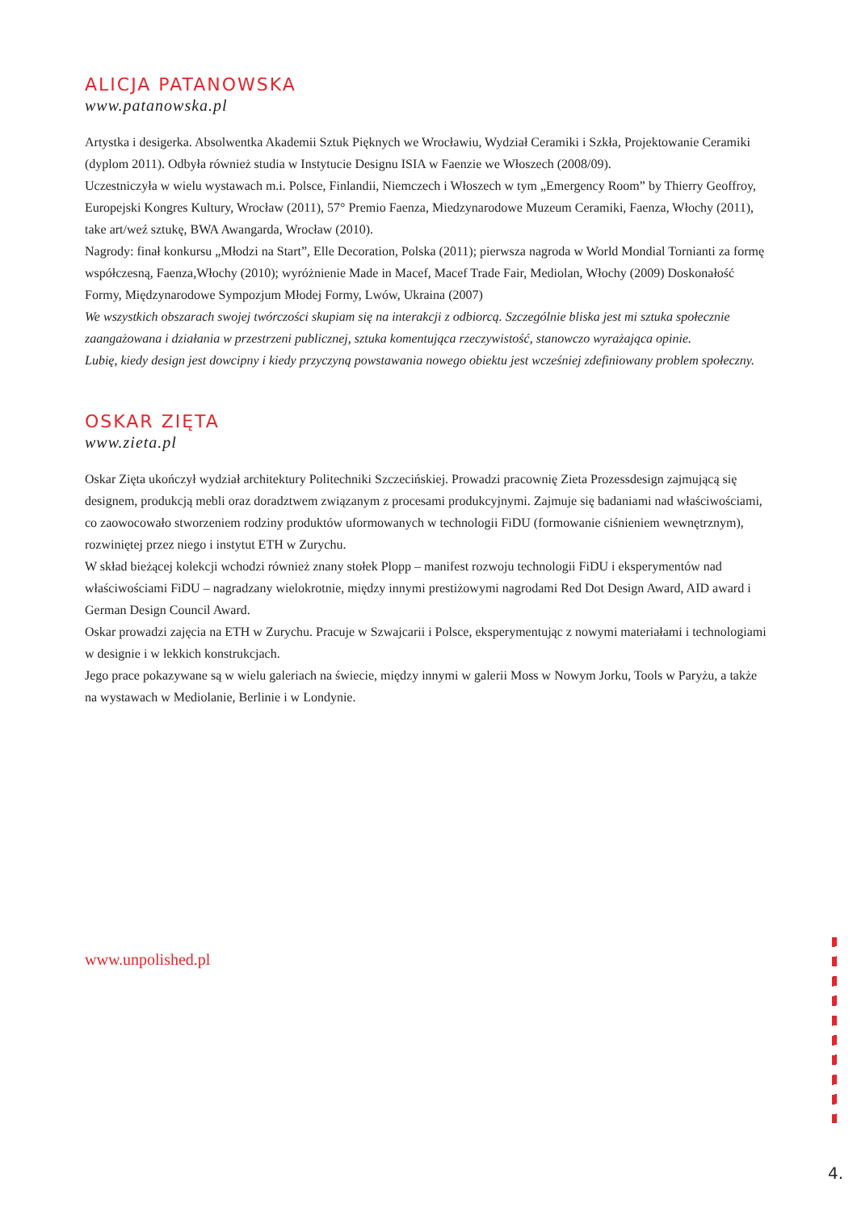ALICJA PATANOWSKA
www.patanowska.pl
Artystka i desigerka. Absolwentka Akademii Sztuk Pięknych we Wrocławiu, Wydział Ceramiki i Szkła, Projektowanie Ceramiki (dyplom 2011). Odbyła również studia w Instytucie Designu ISIA w Faenzie we Włoszech (2008/09).
Uczestniczyła w wielu wystawach m.i. Polsce, Finlandii, Niemczech i Włoszech w tym „Emergency Room” by Thierry Geoffroy, Europejski Kongres Kultury, Wrocław (2011), 57° Premio Faenza, Miedzynarodowe Muzeum Ceramiki, Faenza, Włochy (2011), take art/weź sztukę, BWA Awangarda, Wrocław (2010).
Nagrody: finał konkursu „Młodzi na Start”, Elle Decoration, Polska (2011); pierwsza nagroda w World Mondial Tornianti za formę współczesną, Faenza,Włochy (2010); wyróżnienie Made in Macef, Macef Trade Fair, Mediolan, Włochy (2009) Doskonałość Formy, Międzynarodowe Sympozjum Młodej Formy, Lwów, Ukraina (2007)
We wszystkich obszarach swojej twórczości skupiam się na interakcji z odbiorcą. Szczególnie bliska jest mi sztuka społecznie zaangażowana i działania w przestrzeni publicznej, sztuka komentująca rzeczywistość, stanowczo wyrażająca opinie.
Lubię, kiedy design jest dowcipny i kiedy przyczyną powstawania nowego obiektu jest wcześniej zdefiniowany problem społeczny.
OSKAR ZIĘTA
www.zieta.pl
Oskar Zięta ukończył wydział architektury Politechniki Szczecińskiej. Prowadzi pracownię Zieta Prozessdesign zajmującą się designem, produkcją mebli oraz doradztwem związanym z procesami produkcyjnymi. Zajmuje się badaniami nad właściwościami, co zaowocowało stworzeniem rodziny produktów uformowanych w technologii FiDU (formowanie ciśnieniem wewnętrznym), rozwiniętej przez niego i instytut ETH w Zurychu.
W skład bieżącej kolekcji wchodzi również znany stołek Plopp – manifest rozwoju technologii FiDU i eksperymentów nad właściwościami FiDU – nagradzany wielokrotnie, między innymi prestiżowymi nagrodami Red Dot Design Award, AID award i German Design Council Award.
Oskar prowadzi zajęcia na ETH w Zurychu. Pracuje w Szwajcarii i Polsce, eksperymentując z nowymi materiałami i technologiami w designie i w lekkich konstrukcjach.
Jego prace pokazywane są w wielu galeriach na świecie, między innymi w galerii Moss w Nowym Jorku, Tools w Paryżu, a także na wystawach w Mediolanie, Berlinie i w Londynie.
www.unpolished.pl
4.